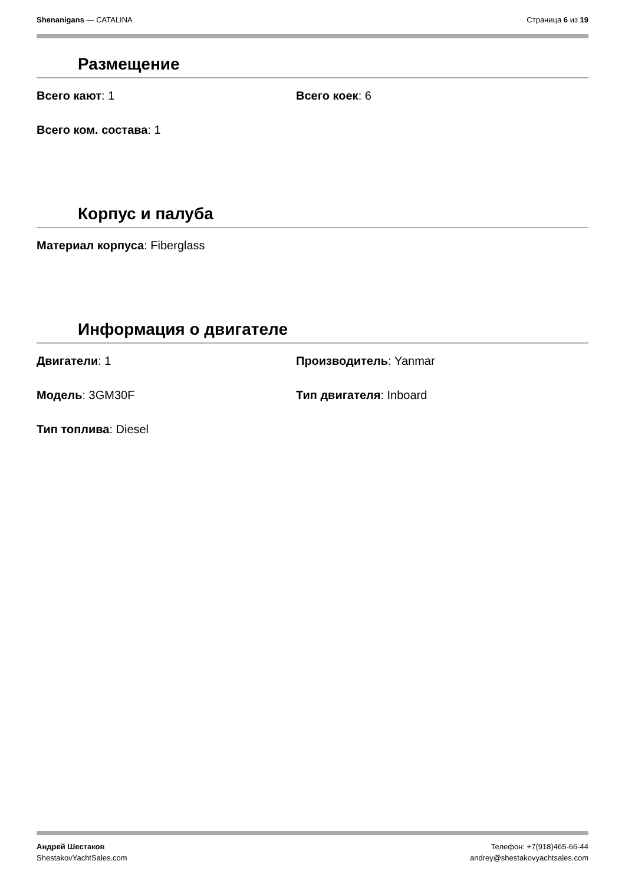Shenanigans — CATALINA Страница 6 из 19
Размещение
Всего кают: 1
Всего коек: 6
Всего ком. состава: 1
Корпус и палуба
Материал корпуса: Fiberglass
Информация о двигателе
Двигатели: 1
Производитель: Yanmar
Модель: 3GM30F
Тип двигателя: Inboard
Тип топлива: Diesel
Андрей Шестаков
ShestakovYachtSales.com
Телефон: +7(918)465-66-44
andrey@shestakovyachtsales.com